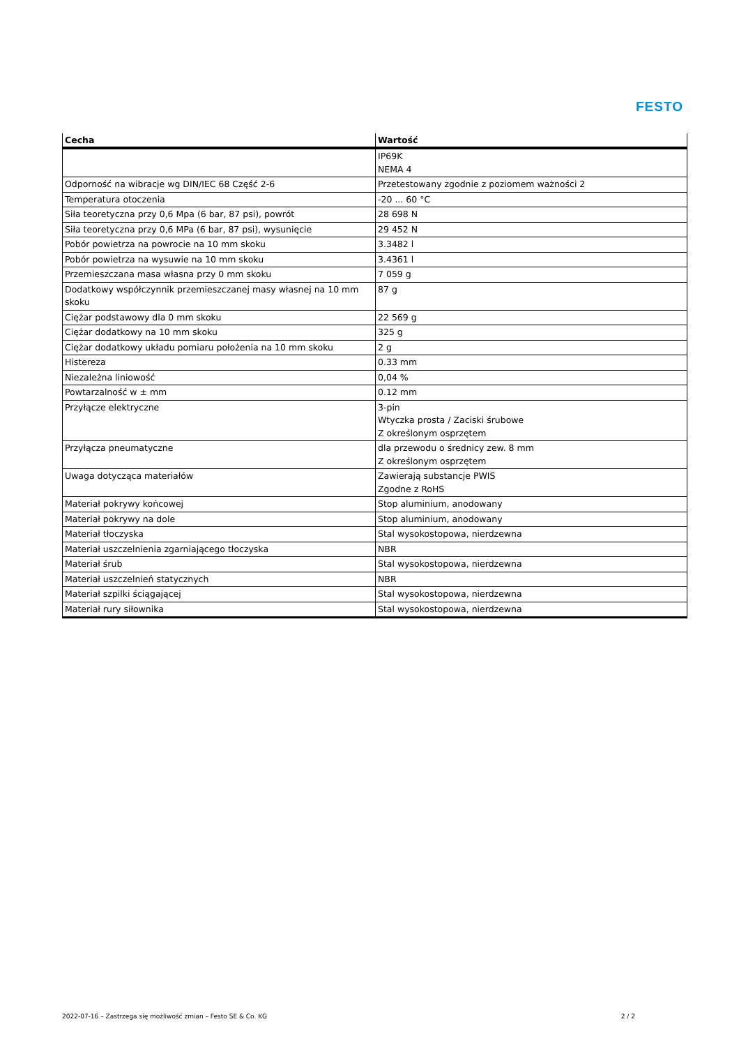FESTO
| Cecha | Wartość |
| --- | --- |
| | IP69K NEMA 4 |
| Odporność na wibracje wg DIN/IEC 68 Część 2-6 | Przetestowany zgodnie z poziomem ważności 2 |
| Temperatura otoczenia | -20 ... 60 °C |
| Siła teoretyczna przy 0,6 Mpa (6 bar, 87 psi), powrót | 28 698 N |
| Siła teoretyczna przy 0,6 MPa (6 bar, 87 psi), wysunięcie | 29 452 N |
| Pobór powietrza na powrocie na 10 mm skoku | 3.3482 l |
| Pobór powietrza na wysuwie na 10 mm skoku | 3.4361 l |
| Przemieszczana masa własna przy 0 mm skoku | 7 059 g |
| Dodatkowy współczynnik przemieszczanej masy własnej na 10 mm skoku | 87 g |
| Ciężar podstawowy dla 0 mm skoku | 22 569 g |
| Ciężar dodatkowy na 10 mm skoku | 325 g |
| Ciężar dodatkowy układu pomiaru położenia na 10 mm skoku | 2 g |
| Histereza | 0.33 mm |
| Niezależna liniowość | 0,04 % |
| Powtarzalność w ± mm | 0.12 mm |
| Przyłącze elektryczne | 3-pin Wtyczka prosta / Zaciski śrubowe Z określonym osprzętem |
| Przyłącza pneumatyczne | dla przewodu o średnicy zew. 8 mm Z określonym osprzętem |
| Uwaga dotycząca materiałów | Zawierają substancje PWIS Zgodne z RoHS |
| Materiał pokrywy końcowej | Stop aluminium, anodowany |
| Materiał pokrywy na dole | Stop aluminium, anodowany |
| Materiał tłoczyska | Stal wysokostopowa, nierdzewna |
| Materiał uszczelnienia zgarniającego tłoczyska | NBR |
| Materiał śrub | Stal wysokostopowa, nierdzewna |
| Materiał uszczelnień statycznych | NBR |
| Materiał szpilki ściągającej | Stal wysokostopowa, nierdzewna |
| Materiał rury siłownika | Stal wysokostopowa, nierdzewna |
2022-07-16 – Zastrzega się możliwość zmian – Festo SE & Co. KG 2 / 2